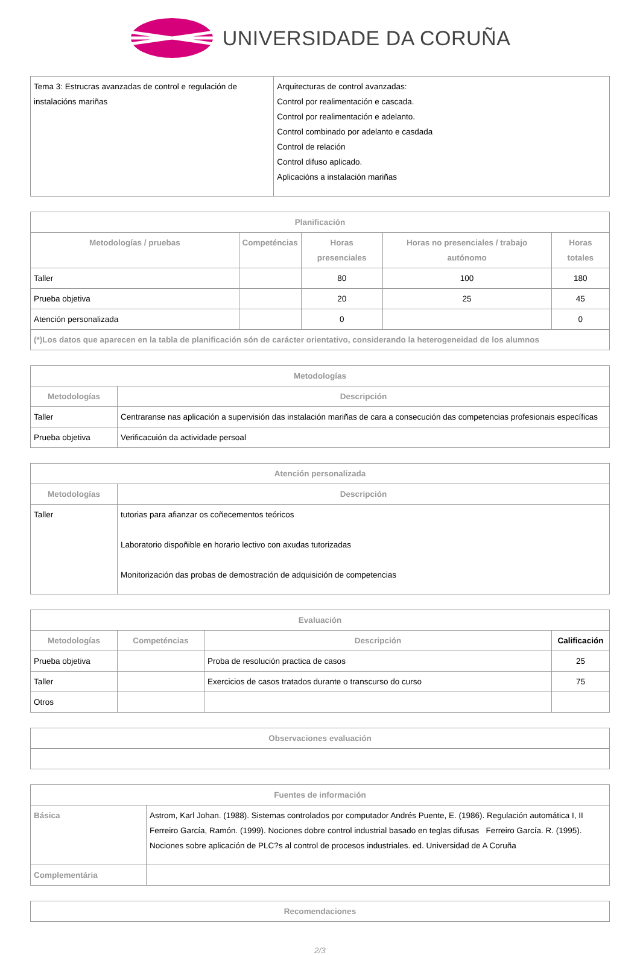UNIVERSIDADE DA CORUÑA
| Tema 3: Estrucras avanzadas de control e regulación de instalacións mariñas | Arquitecturas de control avanzadas: Control por realimentación e cascada. Control por realimentación e adelanto. Control combinado por adelanto e casdada Control de relación Control difuso aplicado. Aplicacións a instalación mariñas |
| Planificación | | | | |
| --- | --- | --- | --- | --- |
| Metodologías / pruebas | Competéncias | Horas presenciales | Horas no presenciales / trabajo autónomo | Horas totales |
| Taller | | 80 | 100 | 180 |
| Prueba objetiva | | 20 | 25 | 45 |
| Atención personalizada | | 0 | | 0 |
| (*)Los datos que aparecen en la tabla de planificación són de carácter orientativo, considerando la heterogeneidad de los alumnos | | | | |
| Metodologías | |
| --- | --- |
| Metodologías | Descripción |
| Taller | Centraranse nas aplicación a supervisión das instalación mariñas de cara a consecución das competencias profesionais específicas |
| Prueba objetiva | Verificacuión da actividade persoal |
| Atención personalizada | |
| --- | --- |
| Metodologías | Descripción |
| Taller | tutorias para afianzar os coñecementos teóricos Laboratorio dispoñible en horario lectivo con axudas tutorizadas Monitorización das probas de demostración de adquisición de competencias |
| Evaluación | | | |
| --- | --- | --- | --- |
| Metodologías | Competéncias | Descripción | Calificación |
| Prueba objetiva | | Proba de resolución practica de casos | 25 |
| Taller | | Exercicios de casos tratados durante o transcurso do curso | 75 |
| Otros | | | |
| Observaciones evaluación |
| --- |
| Fuentes de información | |
| --- | --- |
| Básica | Astrom, Karl Johan. (1988). Sistemas controlados por computador Andrés Puente, E. (1986). Regulación automática I, II Ferreiro García, Ramón. (1999). Nociones dobre control industrial basado en teglas difusas Ferreiro García. R. (1995). Nociones sobre aplicación de PLC?s al control de procesos industriales. ed. Universidad de A Coruña |
| Complementária | |
| Recomendaciones |
| --- |
2/3